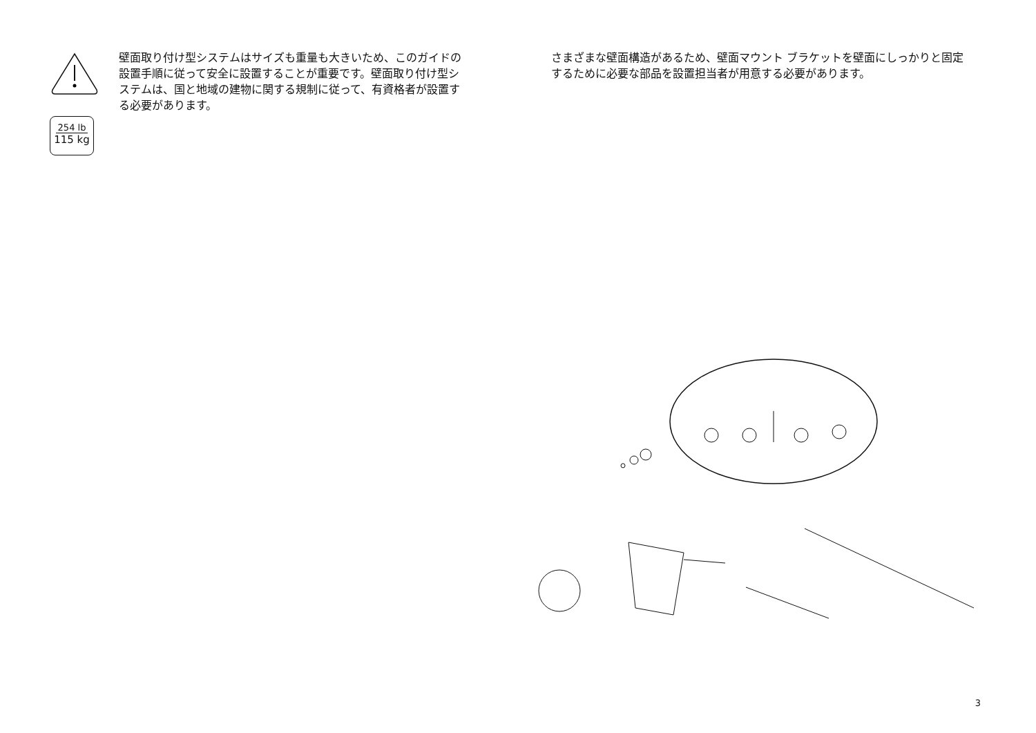254 lb
115 kg
壁面取り付け型システムはサイズも重量も大きいため、このガイドの設置手順に従って安全に設置することが重要です。壁面取り付け型システムは、国と地域の建物に関する規制に従って、有資格者が設置する必要があります。
さまざまな壁面構造があるため、壁面マウント ブラケットを壁面にしっかりと固定するために必要な部品を設置担当者が用意する必要があります。
3